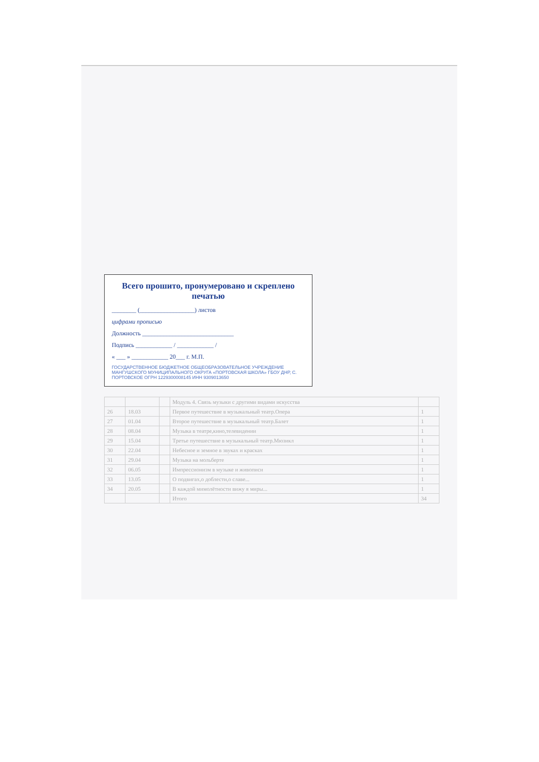Всего прошито, пронумеровано и скреплено печатью
________ (__________________) листов
цифрами прописью
Должность ______________________________
Подпись ____________ / ____________ /
« ___ » ____________ 20___ г. М.П.
ГОСУДАРСТВЕННОЕ БЮДЖЕТНОЕ ОБЩЕОБРАЗОВАТЕЛЬНОЕ УЧРЕЖДЕНИЕ МАНГУШСКОГО МУНИЦИПАЛЬНОГО ОКРУГА «ПОРТОВСКАЯ ШКОЛА» ГБОУ ДНР, С. ПОРТОВСКОЕ ОГРН 1229300008145 ИНН 9309013650
| | | | Модуль 4. Связь музыки с другими видами искусства | |
| 26 | 18.03 | | Первое путешествие в музыкальный театр.Опера | 1 |
| 27 | 01.04 | | Второе путешествие в музыкальный театр.Балет | 1 |
| 28 | 08.04 | | Музыка в театре,кино,телевидении | 1 |
| 29 | 15.04 | | Третье путешествие в музыкальный театр.Мюзикл | 1 |
| 30 | 22.04 | | Небесное и земное в звуках и красках | 1 |
| 31 | 29.04 | | Музыка на мольберте | 1 |
| 32 | 06.05 | | Импрессионизм в музыке и живописи | 1 |
| 33 | 13.05 | | О подвигах,о доблести,о славе... | 1 |
| 34 | 20.05 | | В каждой мимолётности вижу я миры... | 1 |
| | | | Итого | 34 |